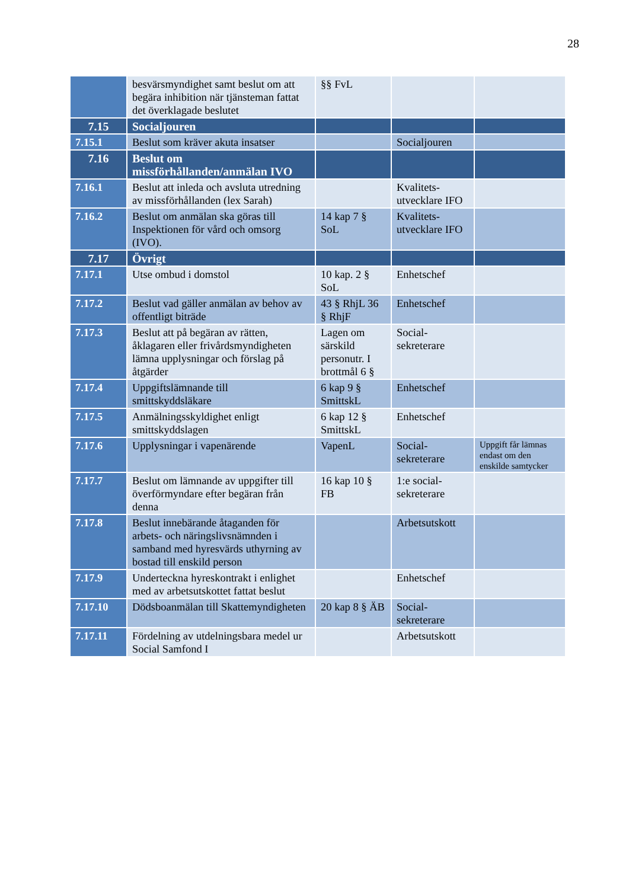28
| | besvärsmyndighet samt beslut om att begära inhibition när tjänsteman fattat det överklagade beslutet | §§ FvL | | |
| 7.15 | Socialjouren | | | |
| 7.15.1 | Beslut som kräver akuta insatser | | Socialjouren | |
| 7.16 | Beslut om missförhållanden/anmälan IVO | | | |
| 7.16.1 | Beslut att inleda och avsluta utredning av missförhållanden (lex Sarah) | | Kvalitets-utvecklare IFO | |
| 7.16.2 | Beslut om anmälan ska göras till Inspektionen för vård och omsorg (IVO). | 14 kap 7 § SoL | Kvalitets-utvecklare IFO | |
| 7.17 | Övrigt | | | |
| 7.17.1 | Utse ombud i domstol | 10 kap. 2 § SoL | Enhetschef | |
| 7.17.2 | Beslut vad gäller anmälan av behov av offentligt biträde | 43 § RhjL 36 § RhjF | Enhetschef | |
| 7.17.3 | Beslut att på begäran av rätten, åklagaren eller frivårdsmyndigheten lämna upplysningar och förslag på åtgärder | Lagen om särskild personutr. I brottmål 6 § | Social-sekreterare | |
| 7.17.4 | Uppgiftslämnande till smittskyddsläkare | 6 kap 9 § SmittskL | Enhetschef | |
| 7.17.5 | Anmälningsskyldighet enligt smittskyddslagen | 6 kap 12 § SmittskL | Enhetschef | |
| 7.17.6 | Upplysningar i vapenärende | VapenL | Social-sekreterare | Uppgift får lämnas endast om den enskilde samtycker |
| 7.17.7 | Beslut om lämnande av uppgifter till överförmyndare efter begäran från denna | 16 kap 10 § FB | 1:e social-sekreterare | |
| 7.17.8 | Beslut innebärande åtaganden för arbets- och näringslivsnämnden i samband med hyresvärds uthyrning av bostad till enskild person | | Arbetsutskott | |
| 7.17.9 | Underteckna hyreskontrakt i enlighet med av arbetsutskottet fattat beslut | | Enhetschef | |
| 7.17.10 | Dödsboanmälan till Skattemyndigheten | 20 kap 8 § ÄB | Social-sekreterare | |
| 7.17.11 | Fördelning av utdelningsbara medel ur Social Samfond I | | Arbetsutskott | |